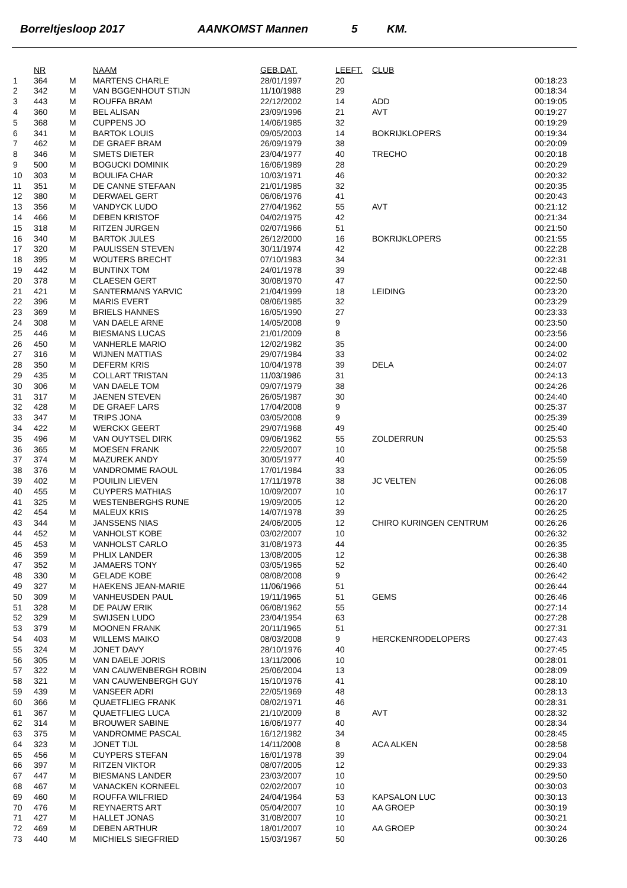Borreltjesloop 2017 AANKOMST Mannen 5 KM.
| | NR | | NAAM | GEB.DAT. | LEEFT. | CLUB | |
| --- | --- | --- | --- | --- | --- | --- | --- |
| 1 | 364 | M | MARTENS CHARLE | 28/01/1997 | 20 | | 00:18:23 |
| 2 | 342 | M | VAN BGGENHOUT STIJN | 11/10/1988 | 29 | | 00:18:34 |
| 3 | 443 | M | ROUFFA BRAM | 22/12/2002 | 14 | ADD | 00:19:05 |
| 4 | 360 | M | BEL ALISAN | 23/09/1996 | 21 | AVT | 00:19:27 |
| 5 | 368 | M | CUPPENS JO | 14/06/1985 | 32 | | 00:19:29 |
| 6 | 341 | M | BARTOK LOUIS | 09/05/2003 | 14 | BOKRIJKLOPERS | 00:19:34 |
| 7 | 462 | M | DE GRAEF BRAM | 26/09/1979 | 38 | | 00:20:09 |
| 8 | 346 | M | SMETS DIETER | 23/04/1977 | 40 | TRECHO | 00:20:18 |
| 9 | 500 | M | BOGUCKI DOMINIK | 16/06/1989 | 28 | | 00:20:29 |
| 10 | 303 | M | BOULIFA CHAR | 10/03/1971 | 46 | | 00:20:32 |
| 11 | 351 | M | DE CANNE STEFAAN | 21/01/1985 | 32 | | 00:20:35 |
| 12 | 380 | M | DERWAEL GERT | 06/06/1976 | 41 | | 00:20:43 |
| 13 | 356 | M | VANDYCK LUDO | 27/04/1962 | 55 | AVT | 00:21:12 |
| 14 | 466 | M | DEBEN KRISTOF | 04/02/1975 | 42 | | 00:21:34 |
| 15 | 318 | M | RITZEN JURGEN | 02/07/1966 | 51 | | 00:21:50 |
| 16 | 340 | M | BARTOK JULES | 26/12/2000 | 16 | BOKRIJKLOPERS | 00:21:55 |
| 17 | 320 | M | PAULISSEN STEVEN | 30/11/1974 | 42 | | 00:22:28 |
| 18 | 395 | M | WOUTERS BRECHT | 07/10/1983 | 34 | | 00:22:31 |
| 19 | 442 | M | BUNTINX TOM | 24/01/1978 | 39 | | 00:22:48 |
| 20 | 378 | M | CLAESEN GERT | 30/08/1970 | 47 | | 00:22:50 |
| 21 | 421 | M | SANTERMANS YARVIC | 21/04/1999 | 18 | LEIDING | 00:23:20 |
| 22 | 396 | M | MARIS EVERT | 08/06/1985 | 32 | | 00:23:29 |
| 23 | 369 | M | BRIELS HANNES | 16/05/1990 | 27 | | 00:23:33 |
| 24 | 308 | M | VAN DAELE ARNE | 14/05/2008 | 9 | | 00:23:50 |
| 25 | 446 | M | BIESMANS LUCAS | 21/01/2009 | 8 | | 00:23:56 |
| 26 | 450 | M | VANHERLE MARIO | 12/02/1982 | 35 | | 00:24:00 |
| 27 | 316 | M | WIJNEN MATTIAS | 29/07/1984 | 33 | | 00:24:02 |
| 28 | 350 | M | DEFERM KRIS | 10/04/1978 | 39 | DELA | 00:24:07 |
| 29 | 435 | M | COLLART TRISTAN | 11/03/1986 | 31 | | 00:24:13 |
| 30 | 306 | M | VAN DAELE TOM | 09/07/1979 | 38 | | 00:24:26 |
| 31 | 317 | M | JAENEN STEVEN | 26/05/1987 | 30 | | 00:24:40 |
| 32 | 428 | M | DE GRAEF LARS | 17/04/2008 | 9 | | 00:25:37 |
| 33 | 347 | M | TRIPS JONA | 03/05/2008 | 9 | | 00:25:39 |
| 34 | 422 | M | WERCKX GEERT | 29/07/1968 | 49 | | 00:25:40 |
| 35 | 496 | M | VAN OUYTSEL DIRK | 09/06/1962 | 55 | ZOLDERRUN | 00:25:53 |
| 36 | 365 | M | MOESEN FRANK | 22/05/2007 | 10 | | 00:25:58 |
| 37 | 374 | M | MAZUREK ANDY | 30/05/1977 | 40 | | 00:25:59 |
| 38 | 376 | M | VANDROMME RAOUL | 17/01/1984 | 33 | | 00:26:05 |
| 39 | 402 | M | POUILIN LIEVEN | 17/11/1978 | 38 | JC VELTEN | 00:26:08 |
| 40 | 455 | M | CUYPERS MATHIAS | 10/09/2007 | 10 | | 00:26:17 |
| 41 | 325 | M | WESTENBERGHS RUNE | 19/09/2005 | 12 | | 00:26:20 |
| 42 | 454 | M | MALEUX KRIS | 14/07/1978 | 39 | | 00:26:25 |
| 43 | 344 | M | JANSSENS NIAS | 24/06/2005 | 12 | CHIRO KURINGEN CENTRUM | 00:26:26 |
| 44 | 452 | M | VANHOLST KOBE | 03/02/2007 | 10 | | 00:26:32 |
| 45 | 453 | M | VANHOLST CARLO | 31/08/1973 | 44 | | 00:26:35 |
| 46 | 359 | M | PHLIX LANDER | 13/08/2005 | 12 | | 00:26:38 |
| 47 | 352 | M | JAMAERS TONY | 03/05/1965 | 52 | | 00:26:40 |
| 48 | 330 | M | GELADE KOBE | 08/08/2008 | 9 | | 00:26:42 |
| 49 | 327 | M | HAEKENS JEAN-MARIE | 11/06/1966 | 51 | | 00:26:44 |
| 50 | 309 | M | VANHEUSDEN PAUL | 19/11/1965 | 51 | GEMS | 00:26:46 |
| 51 | 328 | M | DE PAUW ERIK | 06/08/1962 | 55 | | 00:27:14 |
| 52 | 329 | M | SWIJSEN LUDO | 23/04/1954 | 63 | | 00:27:28 |
| 53 | 379 | M | MOONEN FRANK | 20/11/1965 | 51 | | 00:27:31 |
| 54 | 403 | M | WILLEMS MAIKO | 08/03/2008 | 9 | HERCKENRODELOPERS | 00:27:43 |
| 55 | 324 | M | JONET DAVY | 28/10/1976 | 40 | | 00:27:45 |
| 56 | 305 | M | VAN DAELE JORIS | 13/11/2006 | 10 | | 00:28:01 |
| 57 | 322 | M | VAN CAUWENBERGH ROBIN | 25/06/2004 | 13 | | 00:28:09 |
| 58 | 321 | M | VAN CAUWENBERGH GUY | 15/10/1976 | 41 | | 00:28:10 |
| 59 | 439 | M | VANSEER ADRI | 22/05/1969 | 48 | | 00:28:13 |
| 60 | 366 | M | QUAETFLIEG FRANK | 08/02/1971 | 46 | | 00:28:31 |
| 61 | 367 | M | QUAETFLIEG LUCA | 21/10/2009 | 8 | AVT | 00:28:32 |
| 62 | 314 | M | BROUWER SABINE | 16/06/1977 | 40 | | 00:28:34 |
| 63 | 375 | M | VANDROMME PASCAL | 16/12/1982 | 34 | | 00:28:45 |
| 64 | 323 | M | JONET TIJL | 14/11/2008 | 8 | ACA ALKEN | 00:28:58 |
| 65 | 456 | M | CUYPERS STEFAN | 16/01/1978 | 39 | | 00:29:04 |
| 66 | 397 | M | RITZEN VIKTOR | 08/07/2005 | 12 | | 00:29:33 |
| 67 | 447 | M | BIESMANS LANDER | 23/03/2007 | 10 | | 00:29:50 |
| 68 | 467 | M | VANACKEN KORNEEL | 02/02/2007 | 10 | | 00:30:03 |
| 69 | 460 | M | ROUFFA WILFRIED | 24/04/1964 | 53 | KAPSALON LUC | 00:30:13 |
| 70 | 476 | M | REYNAERTS ART | 05/04/2007 | 10 | AA GROEP | 00:30:19 |
| 71 | 427 | M | HALLET JONAS | 31/08/2007 | 10 | | 00:30:21 |
| 72 | 469 | M | DEBEN ARTHUR | 18/01/2007 | 10 | AA GROEP | 00:30:24 |
| 73 | 440 | M | MICHIELS SIEGFRIED | 15/03/1967 | 50 | | 00:30:26 |